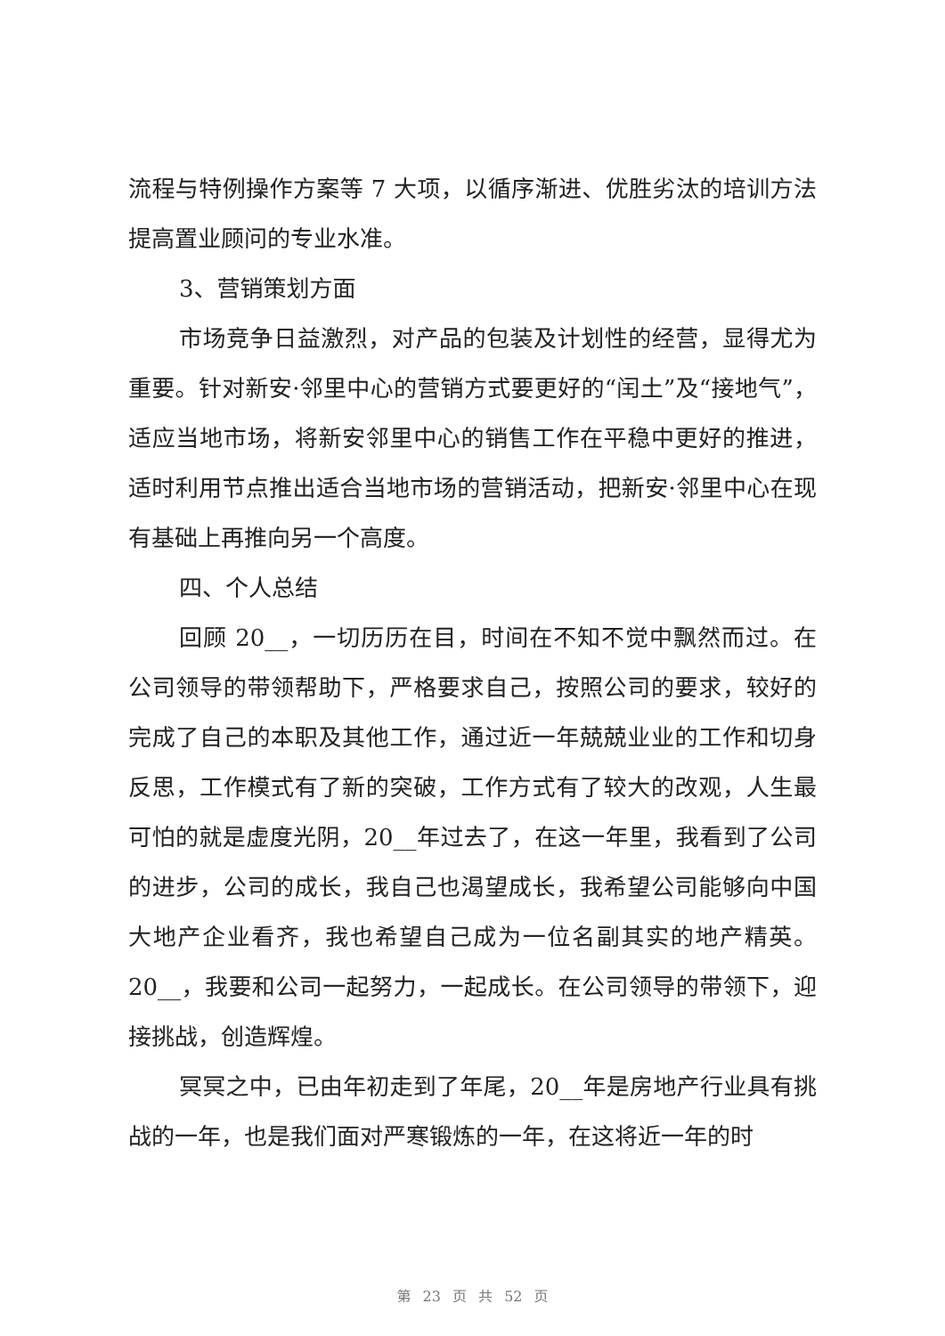流程与特例操作方案等 7 大项，以循序渐进、优胜劣汰的培训方法提高置业顾问的专业水准。
3、营销策划方面
市场竞争日益激烈，对产品的包装及计划性的经营，显得尤为重要。针对新安·邻里中心的营销方式要更好的“闰土”及“接地气”，适应当地市场，将新安邻里中心的销售工作在平稳中更好的推进，适时利用节点推出适合当地市场的营销活动，把新安·邻里中心在现有基础上再推向另一个高度。
四、个人总结
回顾 20__，一切历历在目，时间在不知不觉中飘然而过。在公司领导的带领帮助下，严格要求自己，按照公司的要求，较好的完成了自己的本职及其他工作，通过近一年兢兢业业的工作和切身反思，工作模式有了新的突破，工作方式有了较大的改观，人生最可怕的就是虚度光阴，20__年过去了，在这一年里，我看到了公司的进步，公司的成长，我自己也渴望成长，我希望公司能够向中国大地产企业看齐，我也希望自己成为一位名副其实的地产精英。20__，我要和公司一起努力，一起成长。在公司领导的带领下，迎接挑战，创造辉煌。
冥冥之中，已由年初走到了年尾，20__年是房地产行业具有挑战的一年，也是我们面对严寒锻炼的一年，在这将近一年的时
第 23 页 共 52 页